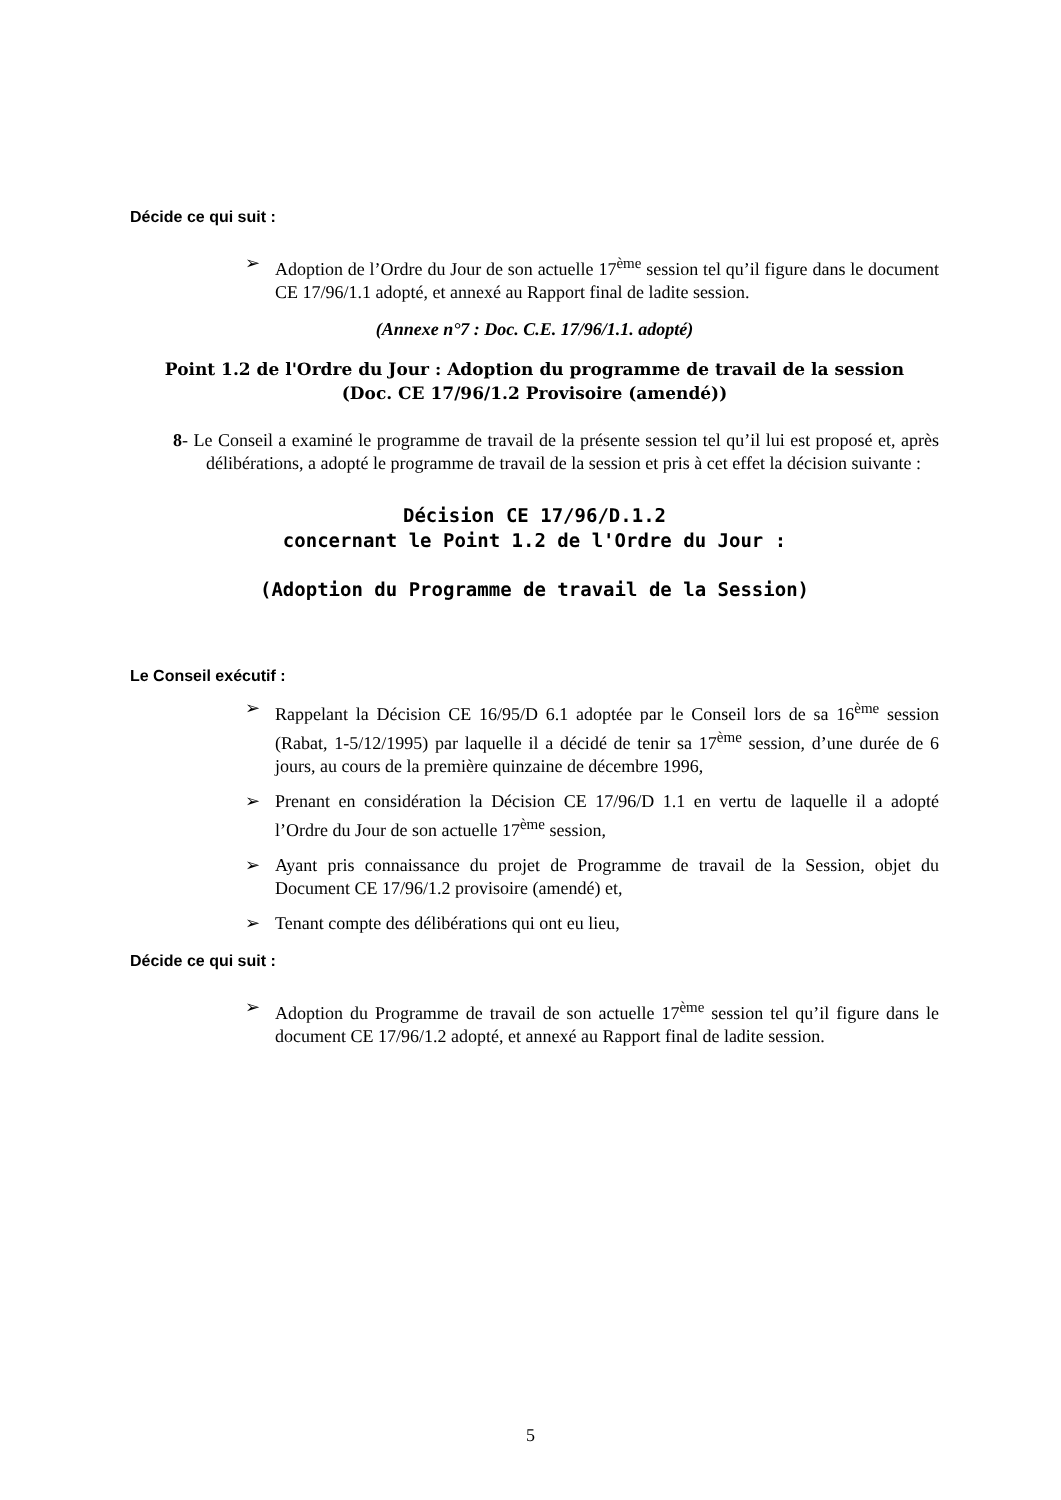Décide ce qui suit :
➢ Adoption de l’Ordre du Jour de son actuelle 17<sup>ème</sup> session tel qu’il figure dans le document CE 17/96/1.1 adopté, et annexé au Rapport final de ladite session.
(Annexe n°7 : Doc. C.E. 17/96/1.1. adopté)
Point 1.2 de l'Ordre du Jour : Adoption du programme de travail de la session
(Doc. CE 17/96/1.2 Provisoire (amendé))
8- Le Conseil a examiné le programme de travail de la présente session tel qu’il lui est proposé et, après délibérations, a adopté le programme de travail de la session et pris à cet effet la décision suivante :
Décision CE 17/96/D.1.2
concernant le Point 1.2 de l'Ordre du Jour :
(Adoption du Programme de travail de la Session)
Le Conseil exécutif :
➢ Rappelant la Décision CE 16/95/D 6.1 adoptée par le Conseil lors de sa 16<sup>ème</sup> session (Rabat, 1-5/12/1995) par laquelle il a décidé de tenir sa 17<sup>ème</sup> session, d’une durée de 6 jours, au cours de la première quinzaine de décembre 1996,
➢ Prenant en considération la Décision CE 17/96/D 1.1 en vertu de laquelle il a adopté l’Ordre du Jour de son actuelle 17<sup>ème</sup> session,
➢ Ayant pris connaissance du projet de Programme de travail de la Session, objet du Document CE 17/96/1.2 provisoire (amendé) et,
➢ Tenant compte des délibérations qui ont eu lieu,
Décide ce qui suit :
➢ Adoption du Programme de travail de son actuelle 17<sup>ème</sup> session tel qu’il figure dans le document CE 17/96/1.2 adopté, et annexé au Rapport final de ladite session.
5